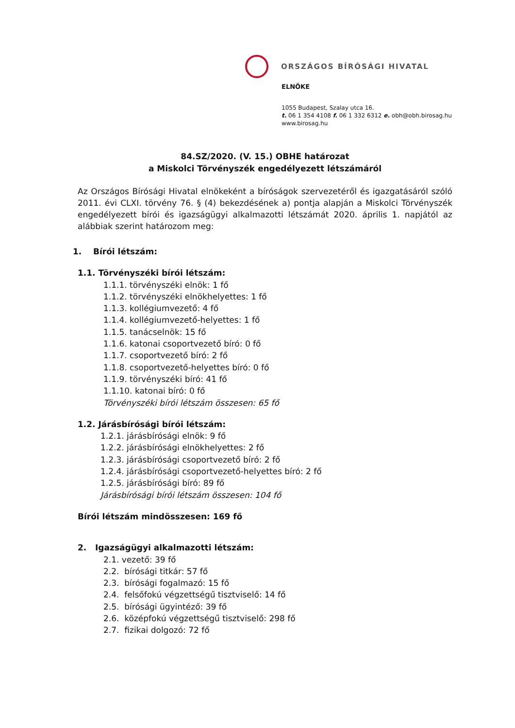ORSZÁGOS BÍRÓSÁGI HIVATAL
ELNÖKE
1055 Budapest, Szalay utca 16.
t. 06 1 354 4108 f. 06 1 332 6312 e. obh@obh.birosag.hu
www.birosag.hu
84.SZ/2020. (V. 15.) OBHE határozat
a Miskolci Törvényszék engedélyezett létszámáról
Az Országos Bírósági Hivatal elnökeként a bíróságok szervezetéről és igazgatásáról szóló 2011. évi CLXI. törvény 76. § (4) bekezdésének a) pontja alapján a Miskolci Törvényszék engedélyezett bírói és igazságügyi alkalmazotti létszámát 2020. április 1. napjától az alábbiak szerint határozom meg:
1. Bírói létszám:
1.1. Törvényszéki bírói létszám:
1.1.1. törvényszéki elnök: 1 fő
1.1.2. törvényszéki elnökhelyettes: 1 fő
1.1.3. kollégiumvezető: 4 fő
1.1.4. kollégiumvezető-helyettes: 1 fő
1.1.5. tanácselnök: 15 fő
1.1.6. katonai csoportvezető bíró: 0 fő
1.1.7. csoportvezető bíró: 2 fő
1.1.8. csoportvezető-helyettes bíró: 0 fő
1.1.9. törvényszéki bíró: 41 fő
1.1.10. katonai bíró: 0 fő
Törvényszéki bírói létszám összesen: 65 fő
1.2. Járásbírósági bírói létszám:
1.2.1. járásbírósági elnök: 9 fő
1.2.2. járásbírósági elnökhelyettes: 2 fő
1.2.3. járásbírósági csoportvezető bíró: 2 fő
1.2.4. járásbírósági csoportvezető-helyettes bíró: 2 fő
1.2.5. járásbírósági bíró: 89 fő
Járásbírósági bírói létszám összesen: 104 fő
Bírói létszám mindösszesen: 169 fő
2. Igazságügyi alkalmazotti létszám:
2.1. vezető: 39 fő
2.2. bírósági titkár: 57 fő
2.3. bírósági fogalmazó: 15 fő
2.4. felsőfokú végzettségű tisztviselő: 14 fő
2.5. bírósági ügyintéző: 39 fő
2.6. középfokú végzettségű tisztviselő: 298 fő
2.7. fizikai dolgozó: 72 fő